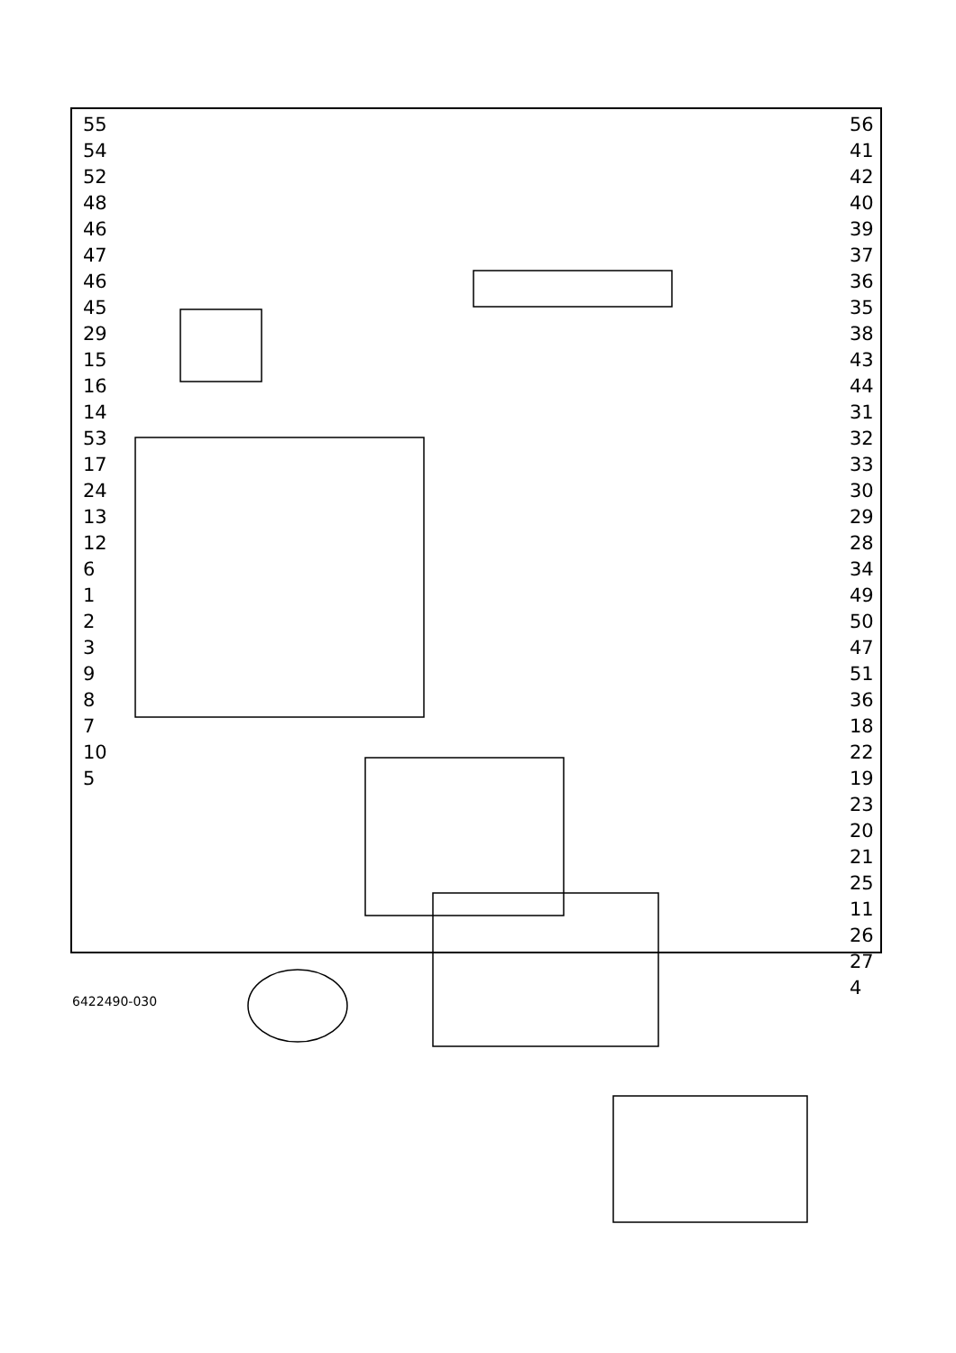55
54
52
48
46
47
46
45
29
15
16
14
53
17
24
13
12
6
1
2
3
9
8
7
10
5
56
41
42
40
39
37
36
35
38
43
44
31
32
33
30
29
28
34
49
50
47
51
36
18
22
19
23
20
21
25
11
26
27
4
6422490-030